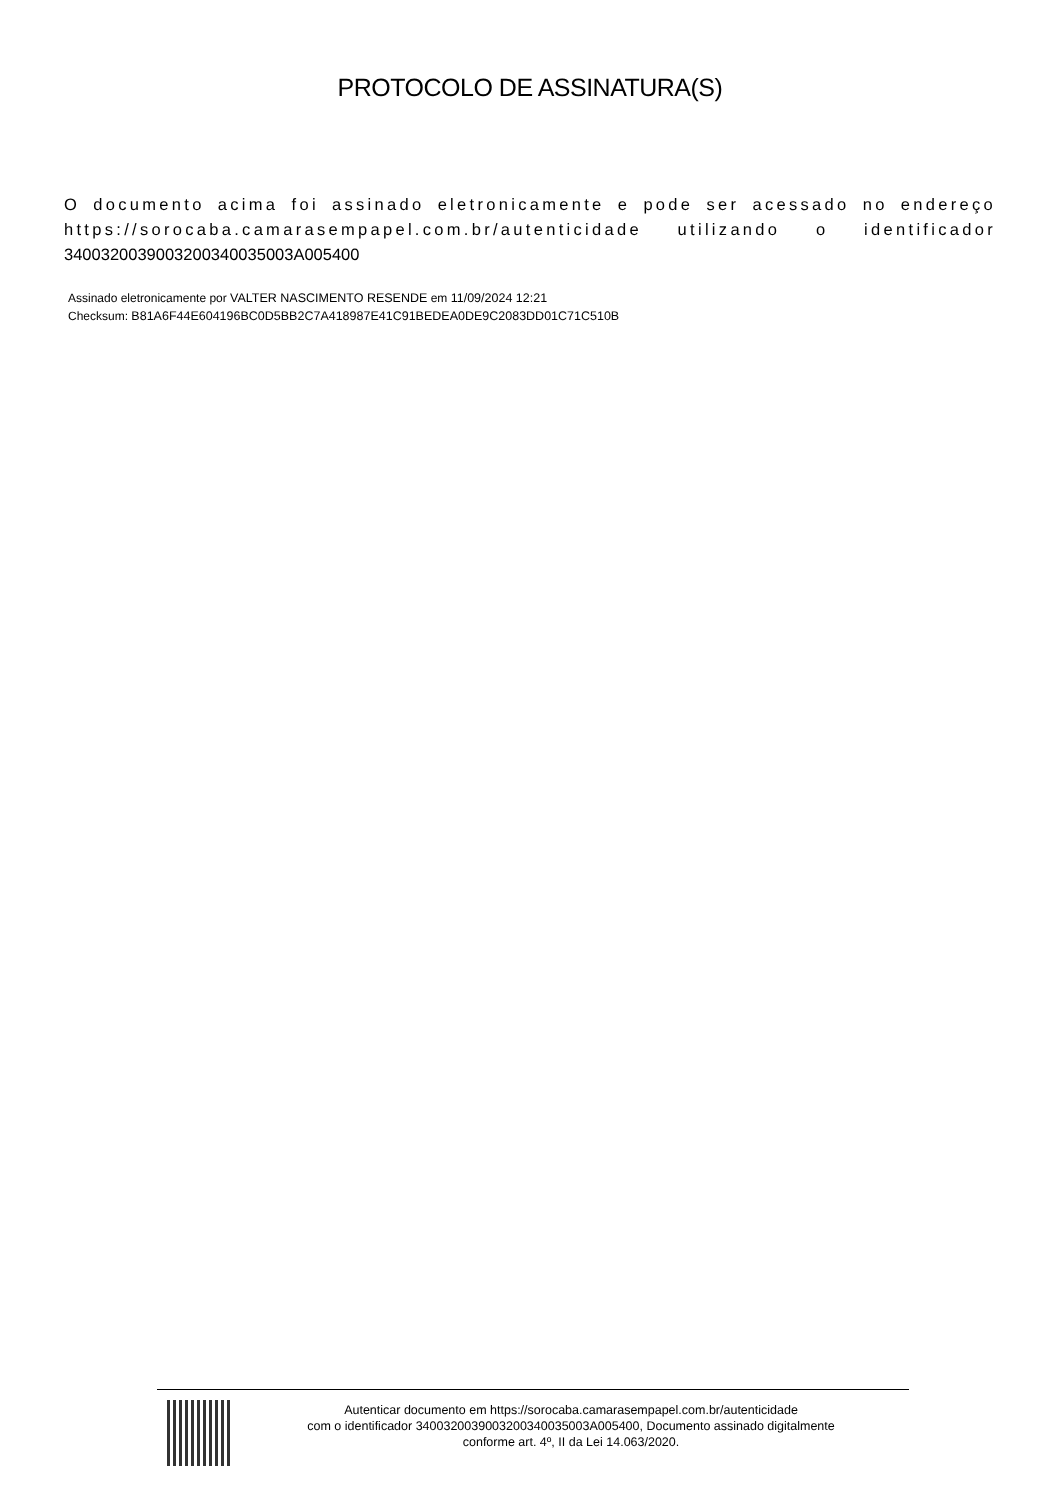PROTOCOLO DE ASSINATURA(S)
O documento acima foi assinado eletronicamente e pode ser acessado no endereço https://sorocaba.camarasempapel.com.br/autenticidade utilizando o identificador 340032003900320034003500​3A005400
Assinado eletronicamente por VALTER NASCIMENTO RESENDE em 11/09/2024 12:21
Checksum: B81A6F44E604196BC0D5BB2C7A418987E41C91BEDEA0DE9C2083DD01C71C510B
Autenticar documento em https://sorocaba.camarasempapel.com.br/autenticidade
com o identificador 3400320039003200340035003A005400, Documento assinado digitalmente
conforme art. 4º, II da Lei 14.063/2020.